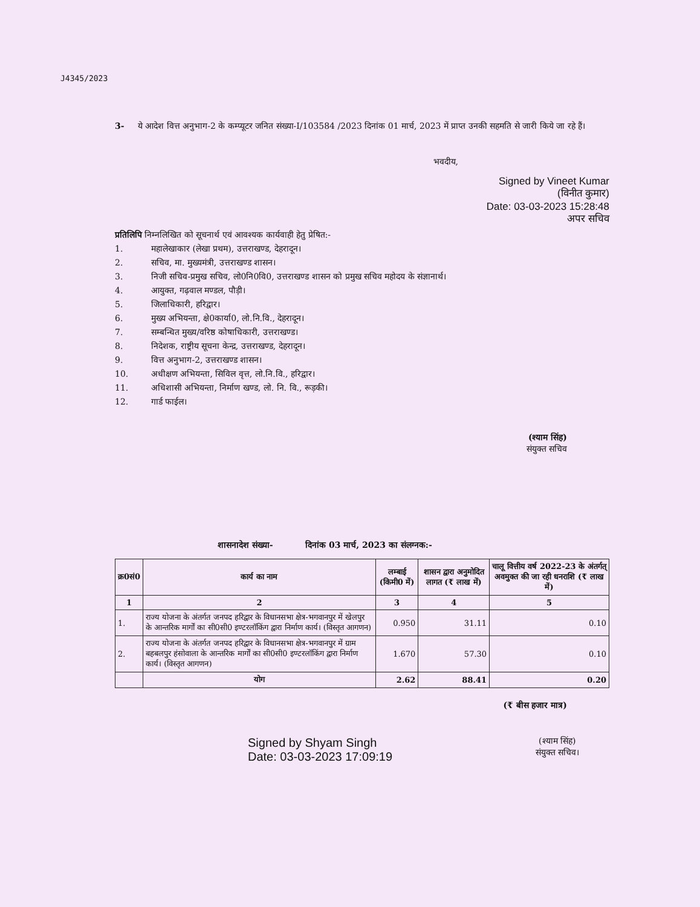J4345/2023
3- ये आदेश वित्त अनुभाग-2 के कम्प्यूटर जनित संख्या-I/103584 /2023 दिनांक 01 मार्च, 2023 में प्राप्त उनकी सहमति से जारी किये जा रहे हैं।
भवदीय,
Signed by Vineet Kumar
(विनीत कुमार)
Date: 03-03-2023 15:28:48
अपर सचिव
प्रतिलिपि निम्नलिखित को सूचनार्थ एवं आवश्यक कार्यवाही हेतु प्रेषित:-
1. महालेखाकार (लेखा प्रथम), उत्तराखण्ड, देहरादून।
2. सचिव, मा. मुख्यमंत्री, उत्तराखण्ड शासन।
3. निजी सचिव-प्रमुख सचिव, लो0नि0वि0, उत्तराखण्ड शासन को प्रमुख सचिव महोदय के संज्ञानार्थ।
4. आयुक्त, गढ़वाल मण्डल, पौड़ी।
5. जिलाधिकारी, हरिद्वार।
6. मुख्य अभियन्ता, क्षे0कार्या0, लो.नि.वि., देहरादून।
7. सम्बन्धित मुख्य/वरिष्ठ कोषाधिकारी, उत्तराखण्ड।
8. निदेशक, राष्ट्रीय सूचना केन्द्र, उत्तराखण्ड, देहरादून।
9. वित्त अनुभाग-2, उत्तराखण्ड शासन।
10. अधीक्षण अभियन्ता, सिविल वृत्त, लो.नि.वि., हरिद्वार।
11. अधिशासी अभियन्ता, निर्माण खण्ड, लो. नि. वि., रूड़की।
12. गार्ड फाईल।
(श्याम सिंह)
संयुक्त सचिव
शासनादेश संख्या- दिनांक 03 मार्च, 2023 का संलग्नक:-
| क्र0सं0 | कार्य का नाम | लम्बाई (किमी0 में) | शासन द्वारा अनुमोदित लागत (₹ लाख में) | चालू वित्तीय वर्ष 2022-23 के अंतर्गत् अवमुक्त की जा रही धनराशि (₹ लाख में) |
| --- | --- | --- | --- | --- |
| 1 | 2 | 3 | 4 | 5 |
| 1. | राज्य योजना के अंतर्गत जनपद हरिद्वार के विधानसभा क्षेत्र-भगवानपुर में खेलपुर के आन्तरिक मार्गों का सी0सी0 इण्टरलॉकिंग द्वारा निर्माण कार्य। (विस्तृत आगणन) | 0.950 | 31.11 | 0.10 |
| 2. | राज्य योजना के अंतर्गत जनपद हरिद्वार के विधानसभा क्षेत्र-भगवानपुर में ग्राम बहबलपुर हंसोवाला के आन्तरिक मार्गों का सी0सी0 इण्टरलॉकिंग द्वारा निर्माण कार्य। (विस्तृत आगणन) | 1.670 | 57.30 | 0.10 |
| | योग | 2.62 | 88.41 | 0.20 |
(₹ बीस हजार मात्र)
Signed by Shyam Singh
Date: 03-03-2023 17:09:19
(श्याम सिंह)
संयुक्त सचिव।